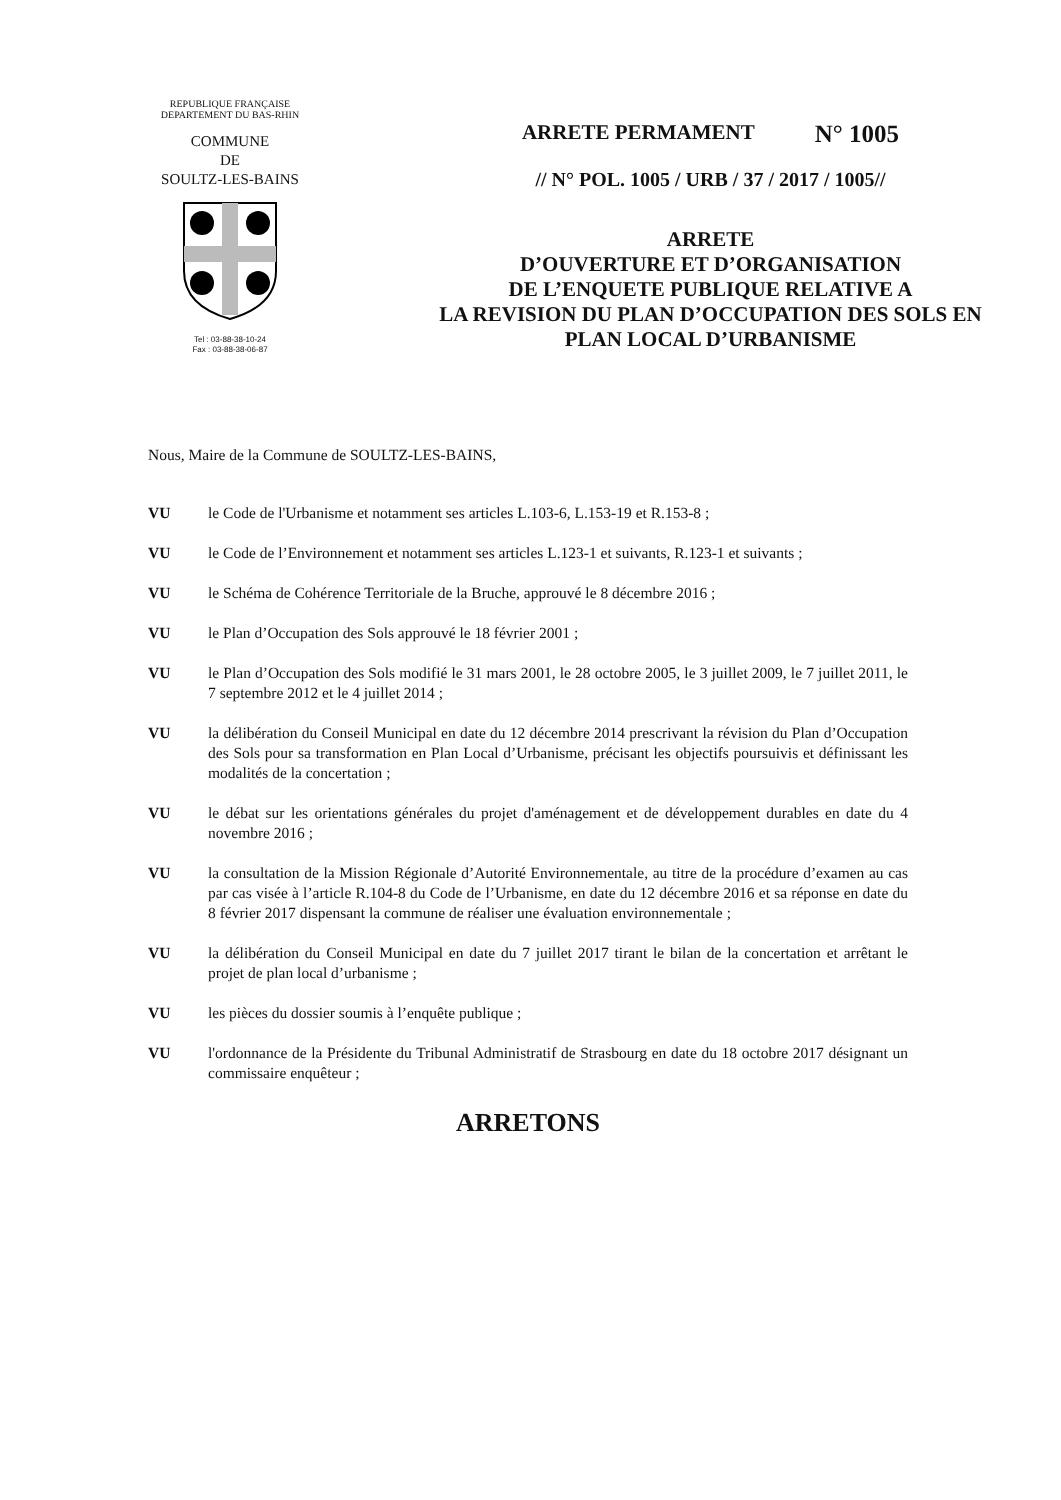REPUBLIQUE FRANÇAISE
DEPARTEMENT DU BAS-RHIN
COMMUNE
DE
SOULTZ-LES-BAINS
Tel : 03-88-38-10-24
Fax : 03-88-38-06-87
ARRETE PERMAMENT N° 1005
// N° POL. 1005 / URB / 37 / 2017 / 1005//
ARRETE
D’OUVERTURE ET D’ORGANISATION
DE L’ENQUETE PUBLIQUE RELATIVE A
LA REVISION DU PLAN D’OCCUPATION DES SOLS EN
PLAN LOCAL D’URBANISME
Nous, Maire de la Commune de SOULTZ-LES-BAINS,
VU le Code de l'Urbanisme et notamment ses articles L.103-6, L.153-19 et R.153-8 ;
VU le Code de l’Environnement et notamment ses articles L.123-1 et suivants, R.123-1 et suivants ;
VU le Schéma de Cohérence Territoriale de la Bruche, approuvé le 8 décembre 2016 ;
VU le Plan d’Occupation des Sols approuvé le 18 février 2001 ;
VU le Plan d’Occupation des Sols modifié le 31 mars 2001, le 28 octobre 2005, le 3 juillet 2009, le 7 juillet 2011, le 7 septembre 2012 et le 4 juillet 2014 ;
VU la délibération du Conseil Municipal en date du 12 décembre 2014 prescrivant la révision du Plan d’Occupation des Sols pour sa transformation en Plan Local d’Urbanisme, précisant les objectifs poursuivis et définissant les modalités de la concertation ;
VU le débat sur les orientations générales du projet d'aménagement et de développement durables en date du 4 novembre 2016 ;
VU la consultation de la Mission Régionale d’Autorité Environnementale, au titre de la procédure d’examen au cas par cas visée à l’article R.104-8 du Code de l’Urbanisme, en date du 12 décembre 2016 et sa réponse en date du 8 février 2017 dispensant la commune de réaliser une évaluation environnementale ;
VU la délibération du Conseil Municipal en date du 7 juillet 2017 tirant le bilan de la concertation et arrêtant le projet de plan local d’urbanisme ;
VU les pièces du dossier soumis à l’enquête publique ;
VU l'ordonnance de la Présidente du Tribunal Administratif de Strasbourg en date du 18 octobre 2017 désignant un commissaire enquêteur ;
ARRETONS